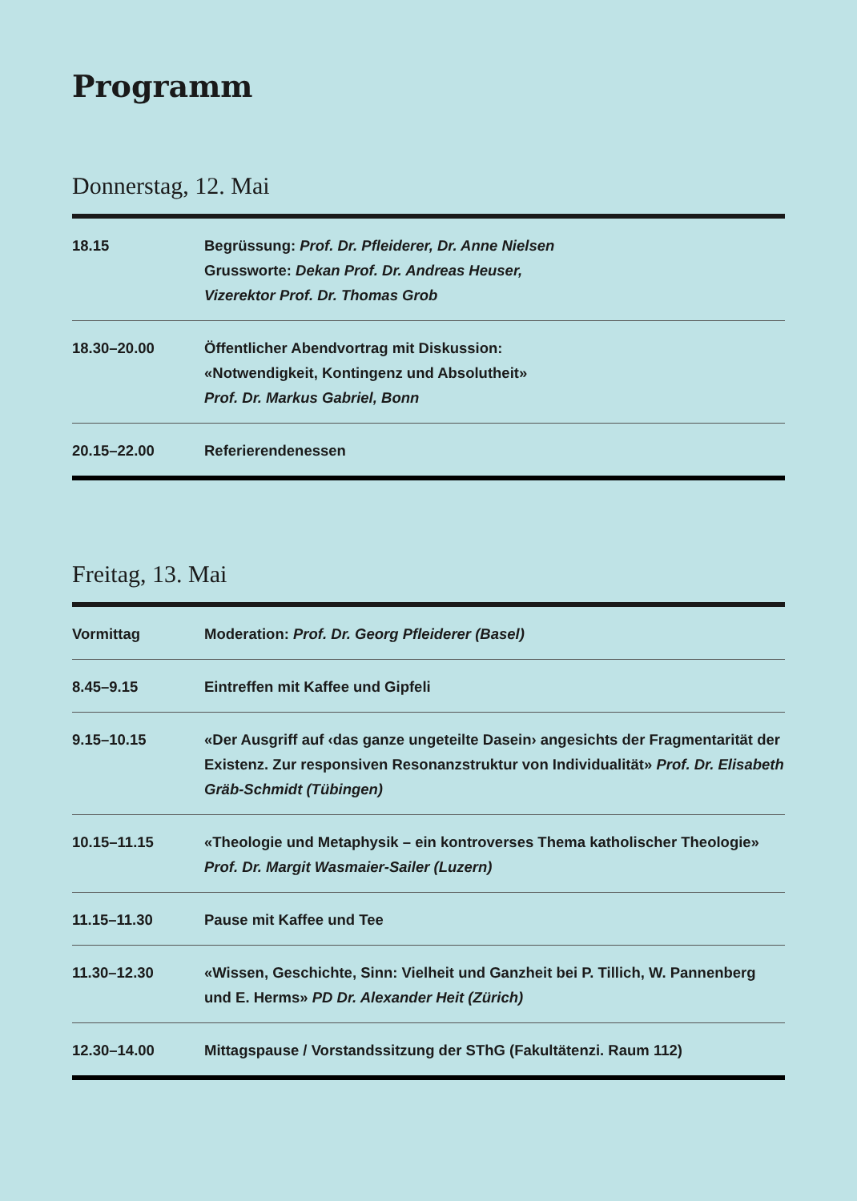Programm
Donnerstag, 12. Mai
| 18.15 | Begrüssung: Prof. Dr. Pfleiderer, Dr. Anne Nielsen Grussworte: Dekan Prof. Dr. Andreas Heuser, Vizerektor Prof. Dr. Thomas Grob |
| 18.30–20.00 | Öffentlicher Abendvortrag mit Diskussion: «Notwendigkeit, Kontingenz und Absolutheit» Prof. Dr. Markus Gabriel, Bonn |
| 20.15–22.00 | Referierendenessen |
Freitag, 13. Mai
| Vormittag | Moderation: Prof. Dr. Georg Pfleiderer (Basel) |
| 8.45–9.15 | Eintreffen mit Kaffee und Gipfeli |
| 9.15–10.15 | «Der Ausgriff auf ‹das ganze ungeteilte Dasein› angesichts der Fragmentarität der Existenz. Zur responsiven Resonanzstruktur von Individualität» Prof. Dr. Elisabeth Gräb-Schmidt (Tübingen) |
| 10.15–11.15 | «Theologie und Metaphysik – ein kontroverses Thema katholischer Theologie» Prof. Dr. Margit Wasmaier-Sailer (Luzern) |
| 11.15–11.30 | Pause mit Kaffee und Tee |
| 11.30–12.30 | «Wissen, Geschichte, Sinn: Vielheit und Ganzheit bei P. Tillich, W. Pannenberg und E. Herms» PD Dr. Alexander Heit (Zürich) |
| 12.30–14.00 | Mittagspause / Vorstandssitzung der SThG (Fakultätenzi. Raum 112) |